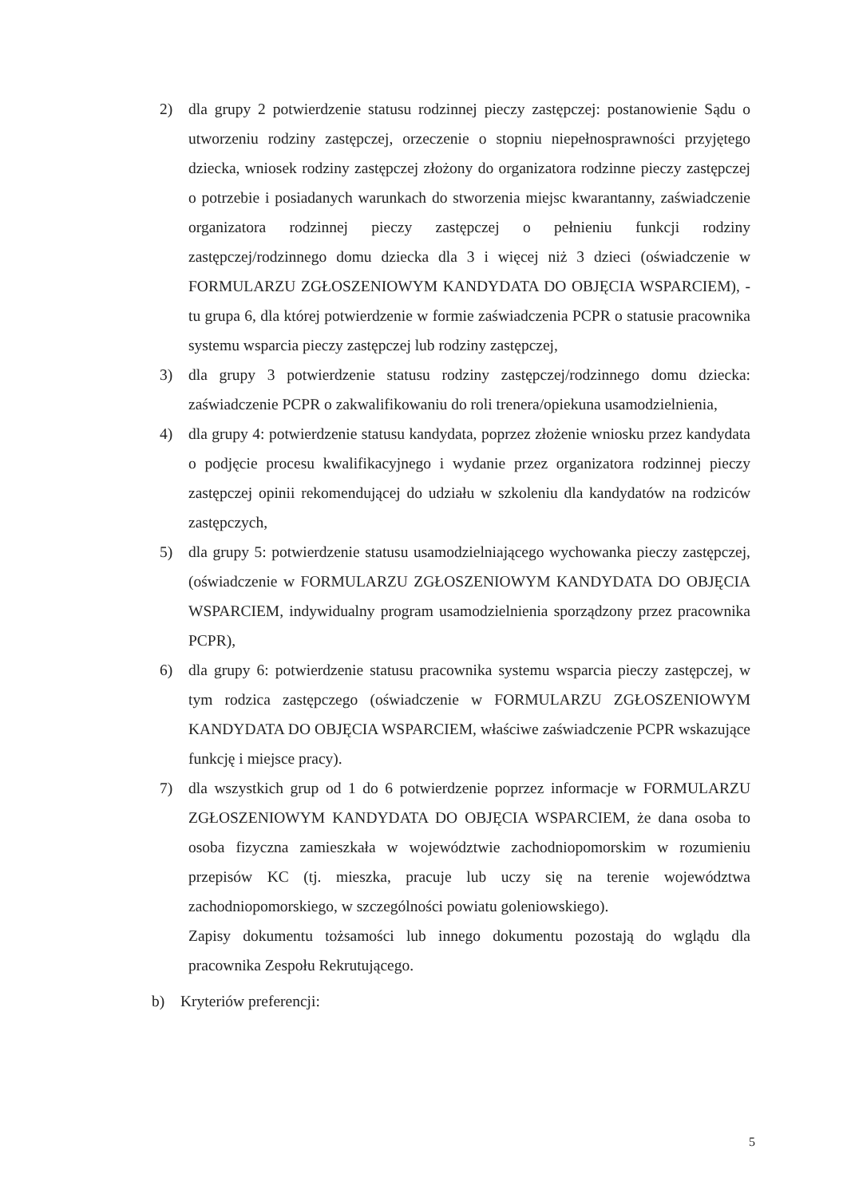2) dla grupy 2 potwierdzenie statusu rodzinnej pieczy zastępczej: postanowienie Sądu o utworzeniu rodziny zastępczej, orzeczenie o stopniu niepełnosprawności przyjętego dziecka, wniosek rodziny zastępczej złożony do organizatora rodzinne pieczy zastępczej o potrzebie i posiadanych warunkach do stworzenia miejsc kwarantanny, zaświadczenie organizatora rodzinnej pieczy zastępczej o pełnieniu funkcji rodziny zastępczej/rodzinnego domu dziecka dla 3 i więcej niż 3 dzieci (oświadczenie w FORMULARZU ZGŁOSZENIOWYM KANDYDATA DO OBJĘCIA WSPARCIEM), - tu grupa 6, dla której potwierdzenie w formie zaświadczenia PCPR o statusie pracownika systemu wsparcia pieczy zastępczej lub rodziny zastępczej,
3) dla grupy 3 potwierdzenie statusu rodziny zastępczej/rodzinnego domu dziecka: zaświadczenie PCPR o zakwalifikowaniu do roli trenera/opiekuna usamodzielnienia,
4) dla grupy 4: potwierdzenie statusu kandydata, poprzez złożenie wniosku przez kandydata o podjęcie procesu kwalifikacyjnego i wydanie przez organizatora rodzinnej pieczy zastępczej opinii rekomendującej do udziału w szkoleniu dla kandydatów na rodziców zastępczych,
5) dla grupy 5: potwierdzenie statusu usamodzielniającego wychowanka pieczy zastępczej, (oświadczenie w FORMULARZU ZGŁOSZENIOWYM KANDYDATA DO OBJĘCIA WSPARCIEM, indywidualny program usamodzielnienia sporządzony przez pracownika PCPR),
6) dla grupy 6: potwierdzenie statusu pracownika systemu wsparcia pieczy zastępczej, w tym rodzica zastępczego (oświadczenie w FORMULARZU ZGŁOSZENIOWYM KANDYDATA DO OBJĘCIA WSPARCIEM, właściwe zaświadczenie PCPR wskazujące funkcję i miejsce pracy).
7) dla wszystkich grup od 1 do 6 potwierdzenie poprzez informacje w FORMULARZU ZGŁOSZENIOWYM KANDYDATA DO OBJĘCIA WSPARCIEM, że dana osoba to osoba fizyczna zamieszkała w województwie zachodniopomorskim w rozumieniu przepisów KC (tj. mieszka, pracuje lub uczy się na terenie województwa zachodniopomorskiego, w szczególności powiatu goleniowskiego).
Zapisy dokumentu tożsamości lub innego dokumentu pozostają do wglądu dla pracownika Zespołu Rekrutującego.
b) Kryteriów preferencji:
5